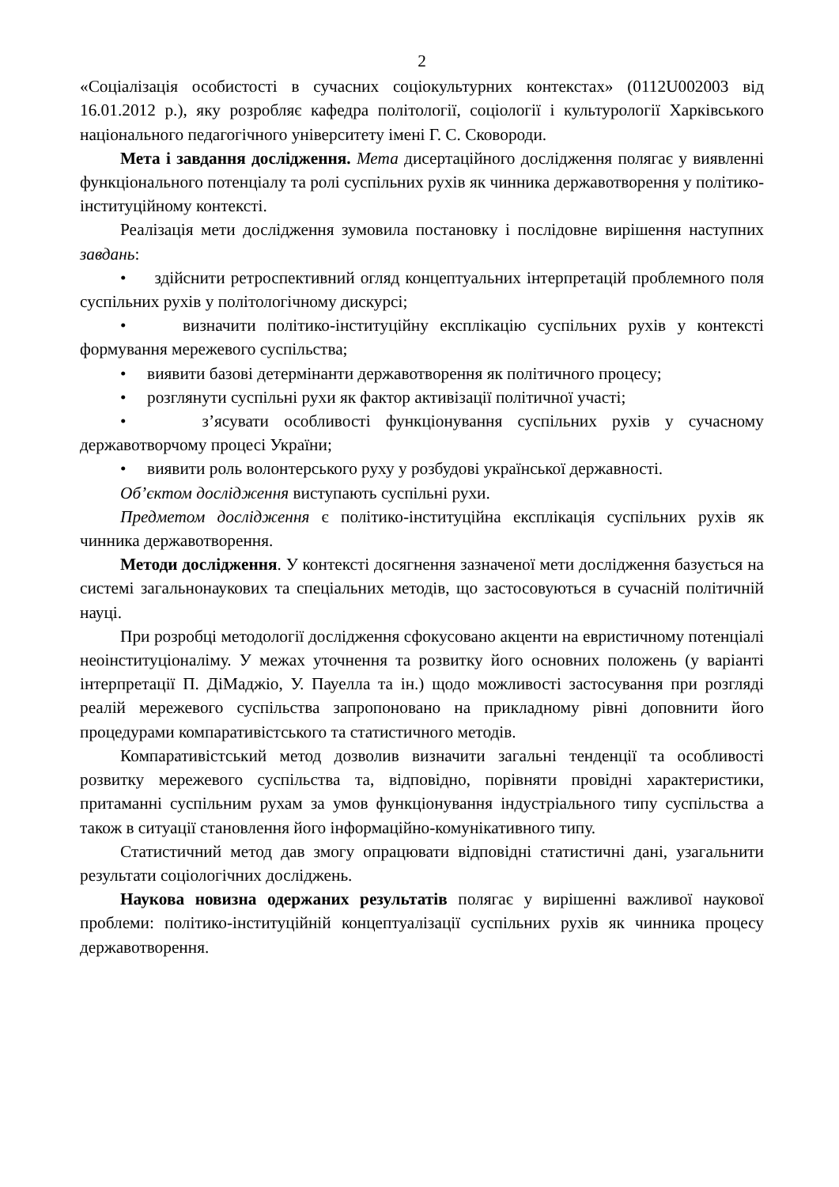2
«Соціалізація особистості в сучасних соціокультурних контекстах» (0112U002003 від 16.01.2012 р.), яку розробляє кафедра політології, соціології і культурології Харківського національного педагогічного університету імені Г. С. Сковороди.
Мета і завдання дослідження. Мета дисертаційного дослідження полягає у виявленні функціонального потенціалу та ролі суспільних рухів як чинника державотворення у політико-інституційному контексті.
Реалізація мети дослідження зумовила постановку і послідовне вирішення наступних завдань:
• здійснити ретроспективний огляд концептуальних інтерпретацій проблемного поля суспільних рухів у політологічному дискурсі;
• визначити політико-інституційну експлікацію суспільних рухів у контексті формування мережевого суспільства;
• виявити базові детермінанти державотворення як політичного процесу;
• розглянути суспільні рухи як фактор активізації політичної участі;
• з’ясувати особливості функціонування суспільних рухів у сучасному державотворчому процесі України;
• виявити роль волонтерського руху у розбудові української державності.
Об’єктом дослідження виступають суспільні рухи.
Предметом дослідження є політико-інституційна експлікація суспільних рухів як чинника державотворення.
Методи дослідження. У контексті досягнення зазначеної мети дослідження базується на системі загальнонаукових та спеціальних методів, що застосовуються в сучасній політичній науці.
При розробці методології дослідження сфокусовано акценти на евристичному потенціалі неоінституціоналіму. У межах уточнення та розвитку його основних положень (у варіанті інтерпретації П. ДіМаджіо, У. Пауелла та ін.) щодо можливості застосування при розгляді реалій мережевого суспільства запропоновано на прикладному рівні доповнити його процедурами компаративістського та статистичного методів.
Компаративістський метод дозволив визначити загальні тенденції та особливості розвитку мережевого суспільства та, відповідно, порівняти провідні характеристики, притаманні суспільним рухам за умов функціонування індустріального типу суспільства а також в ситуації становлення його інформаційно-комунікативного типу.
Статистичний метод дав змогу опрацювати відповідні статистичні дані, узагальнити результати соціологічних досліджень.
Наукова новизна одержаних результатів полягає у вирішенні важливої наукової проблеми: політико-інституційній концептуалізації суспільних рухів як чинника процесу державотворення.